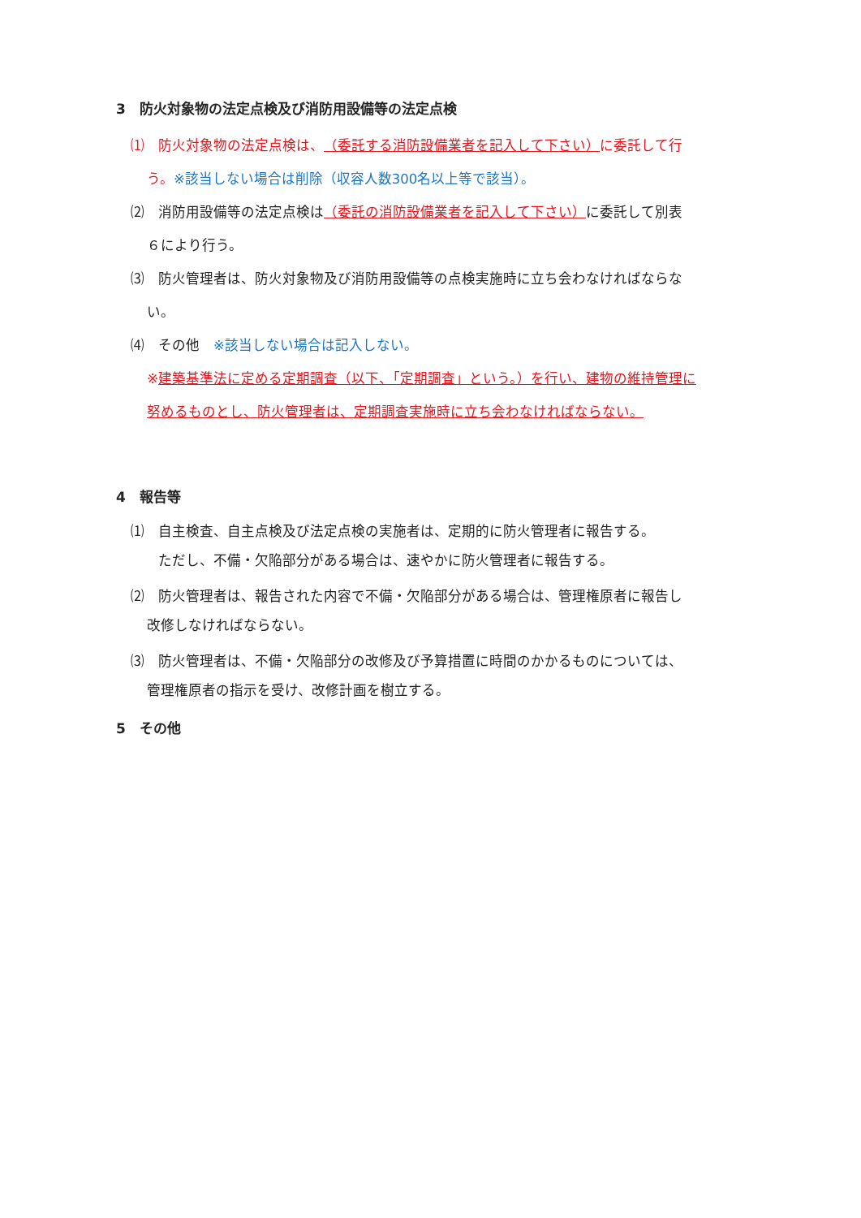3　防火対象物の法定点検及び消防用設備等の法定点検
⑴　防火対象物の法定点検は、（委託する消防設備業者を記入して下さい）に委託して行
う。※該当しない場合は削除（収容人数300名以上等で該当）。
⑵　消防用設備等の法定点検は（委託の消防設備業者を記入して下さい）に委託して別表
６により行う。
⑶　防火管理者は、防火対象物及び消防用設備等の点検実施時に立ち会わなければならな
い。
⑷　その他　※該当しない場合は記入しない。
※建築基準法に定める定期調査（以下、「定期調査」という。）を行い、建物の維持管理に
努めるものとし、防火管理者は、定期調査実施時に立ち会わなければならない。
4　報告等
⑴　自主検査、自主点検及び法定点検の実施者は、定期的に防火管理者に報告する。
ただし、不備・欠陥部分がある場合は、速やかに防火管理者に報告する。
⑵　防火管理者は、報告された内容で不備・欠陥部分がある場合は、管理権原者に報告し
改修しなければならない。
⑶　防火管理者は、不備・欠陥部分の改修及び予算措置に時間のかかるものについては、
管理権原者の指示を受け、改修計画を樹立する。
5　その他